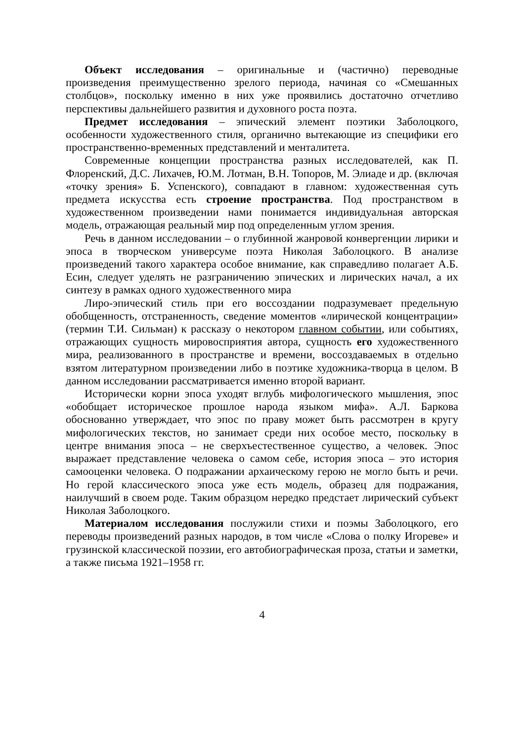Объект исследования – оригинальные и (частично) переводные произведения преимущественно зрелого периода, начиная со «Смешанных столбцов», поскольку именно в них уже проявились достаточно отчетливо перспективы дальнейшего развития и духовного роста поэта.
Предмет исследования – эпический элемент поэтики Заболоцкого, особенности художественного стиля, органично вытекающие из специфики его пространственно-временных представлений и менталитета.
Современные концепции пространства разных исследователей, как П. Флоренский, Д.С. Лихачев, Ю.М. Лотман, В.Н. Топоров, М. Элиаде и др. (включая «точку зрения» Б. Успенского), совпадают в главном: художественная суть предмета искусства есть строение пространства. Под пространством в художественном произведении нами понимается индивидуальная авторская модель, отражающая реальный мир под определенным углом зрения.
Речь в данном исследовании – о глубинной жанровой конвергенции лирики и эпоса в творческом универсуме поэта Николая Заболоцкого. В анализе произведений такого характера особое внимание, как справедливо полагает А.Б. Есин, следует уделять не разграничению эпических и лирических начал, а их синтезу в рамках одного художественного мира
Лиро-эпический стиль при его воссоздании подразумевает предельную обобщенность, отстраненность, сведение моментов «лирической концентрации» (термин Т.И. Сильман) к рассказу о некотором главном событии, или событиях, отражающих сущность мировосприятия автора, сущность его художественного мира, реализованного в пространстве и времени, воссоздаваемых в отдельно взятом литературном произведении либо в поэтике художника-творца в целом. В данном исследовании рассматривается именно второй вариант.
Исторически корни эпоса уходят вглубь мифологического мышления, эпос «обобщает историческое прошлое народа языком мифа». А.Л. Баркова обоснованно утверждает, что эпос по праву может быть рассмотрен в кругу мифологических текстов, но занимает среди них особое место, поскольку в центре внимания эпоса – не сверхъестественное существо, а человек. Эпос выражает представление человека о самом себе, история эпоса – это история самооценки человека. О подражании архаическому герою не могло быть и речи. Но герой классического эпоса уже есть модель, образец для подражания, наилучший в своем роде. Таким образцом нередко предстает лирический субъект Николая Заболоцкого.
Материалом исследования послужили стихи и поэмы Заболоцкого, его переводы произведений разных народов, в том числе «Слова о полку Игореве» и грузинской классической поэзии, его автобиографическая проза, статьи и заметки, а также письма 1921–1958 гг.
4